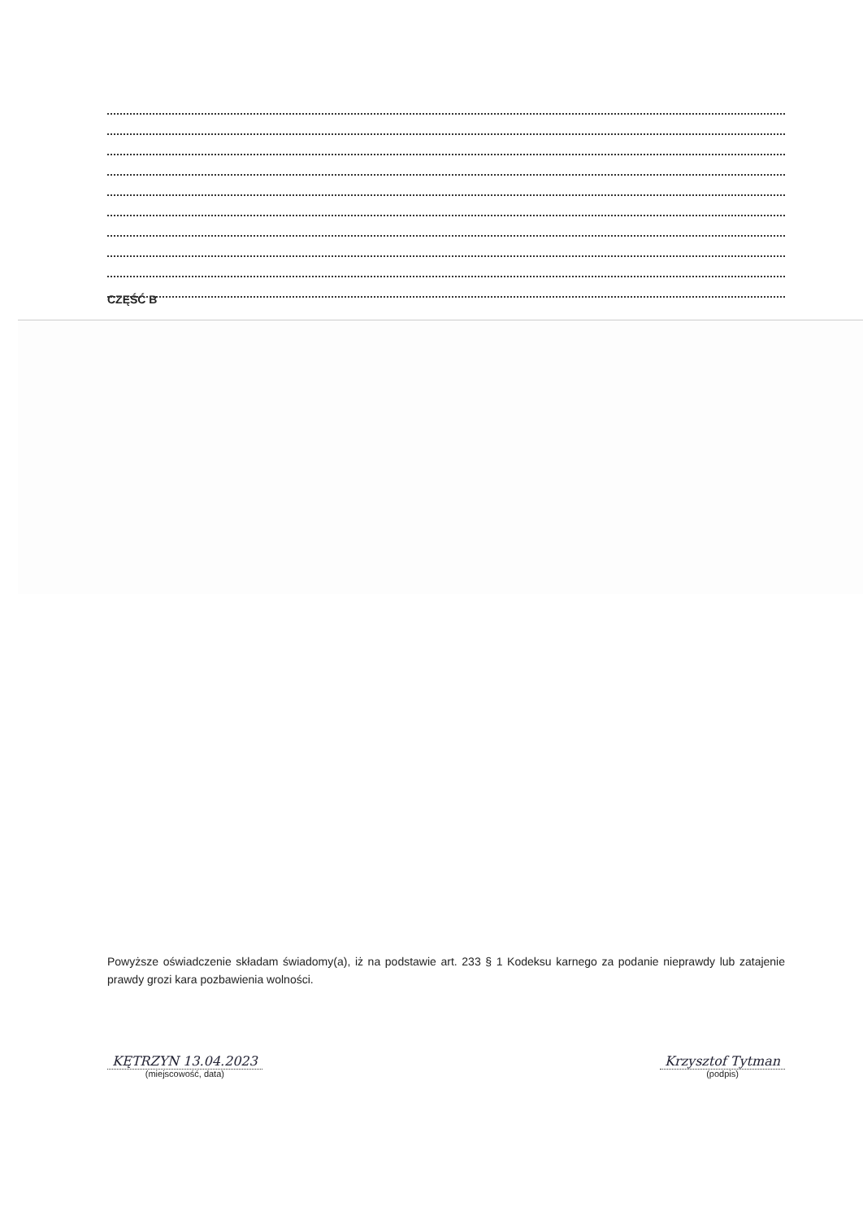CZĘŚĆ B
Powyższe oświadczenie składam świadomy(a), iż na podstawie art. 233 § 1 Kodeksu karnego za podanie nieprawdy lub zatajenie prawdy grozi kara pozbawienia wolności.
KĘTRZYN 13.04.2023
(miejscowość, data)
Krzysztof Tytman
(podpis)